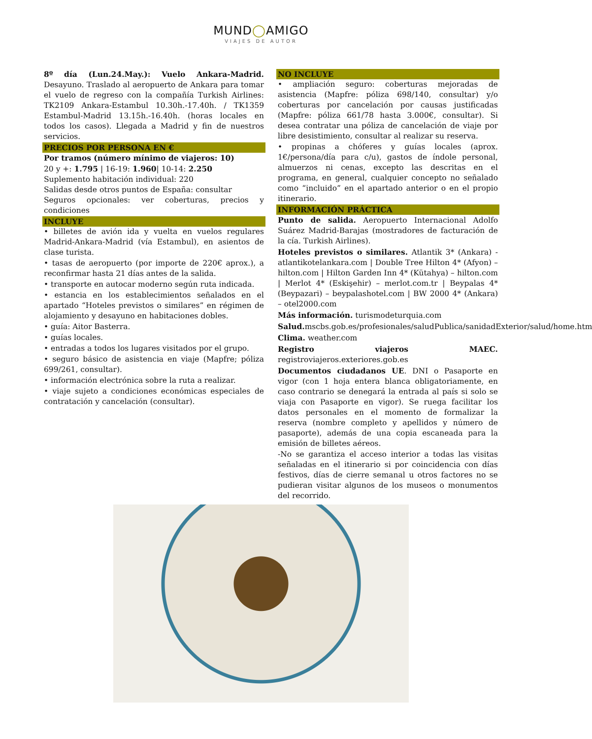MUND◯AMIGO
VIAJES DE AUTOR
8º día (Lun.24.May.): Vuelo Ankara-Madrid. Desayuno. Traslado al aeropuerto de Ankara para tomar el vuelo de regreso con la compañía Turkish Airlines: TK2109 Ankara-Estambul 10.30h.-17.40h. / TK1359 Estambul-Madrid 13.15h.-16.40h. (horas locales en todos los casos). Llegada a Madrid y fin de nuestros servicios.
PRECIOS POR PERSONA EN €
Por tramos (número mínimo de viajeros: 10)
20 y +: 1.795 | 16-19: 1.960| 10-14: 2.250
Suplemento habitación individual: 220
Salidas desde otros puntos de España: consultar
Seguros opcionales: ver coberturas, precios y condiciones
INCLUYE
• billetes de avión ida y vuelta en vuelos regulares Madrid-Ankara-Madrid (vía Estambul), en asientos de clase turista.
• tasas de aeropuerto (por importe de 220€ aprox.), a reconfirmar hasta 21 días antes de la salida.
• transporte en autocar moderno según ruta indicada.
• estancia en los establecimientos señalados en el apartado “Hoteles previstos o similares” en régimen de alojamiento y desayuno en habitaciones dobles.
• guía: Aitor Basterra.
• guías locales.
• entradas a todos los lugares visitados por el grupo.
• seguro básico de asistencia en viaje (Mapfre; póliza 699/261, consultar).
• información electrónica sobre la ruta a realizar.
• viaje sujeto a condiciones económicas especiales de contratación y cancelación (consultar).
NO INCLUYE
• ampliación seguro: coberturas mejoradas de asistencia (Mapfre: póliza 698/140, consultar) y/o coberturas por cancelación por causas justificadas (Mapfre: póliza 661/78 hasta 3.000€, consultar). Si desea contratar una póliza de cancelación de viaje por libre desistimiento, consultar al realizar su reserva.
• propinas a chóferes y guías locales (aprox. 1€/persona/día para c/u), gastos de índole personal, almuerzos ni cenas, excepto las descritas en el programa, en general, cualquier concepto no señalado como “incluido” en el apartado anterior o en el propio itinerario.
INFORMACIÓN PRÁCTICA
Punto de salida. Aeropuerto Internacional Adolfo Suárez Madrid-Barajas (mostradores de facturación de la cía. Turkish Airlines).
Hoteles previstos o similares. Atlantik 3* (Ankara) - atlantikotelankara.com | Double Tree Hilton 4* (Afyon) – hilton.com | Hilton Garden Inn 4* (Kütahya) – hilton.com | Merlot 4* (Eskişehir) – merlot.com.tr | Beypalas 4* (Beypazari) – beypalashotel.com | BW 2000 4* (Ankara) – otel2000.com
Más información. turismodeturquia.com
Salud. mscbs.gob.es/profesionales/saludPublica/sanidadExterior/salud/home.htm
Clima. weather.com
Registro viajeros MAEC. registroviajeros.exteriores.gob.es
Documentos ciudadanos UE. DNI o Pasaporte en vigor (con 1 hoja entera blanca obligatoriamente, en caso contrario se denegará la entrada al país si solo se viaja con Pasaporte en vigor). Se ruega facilitar los datos personales en el momento de formalizar la reserva (nombre completo y apellidos y número de pasaporte), además de una copia escaneada para la emisión de billetes aéreos.
-No se garantiza el acceso interior a todas las visitas señaladas en el itinerario si por coincidencia con días festivos, días de cierre semanal u otros factores no se pudieran visitar algunos de los museos o monumentos del recorrido.